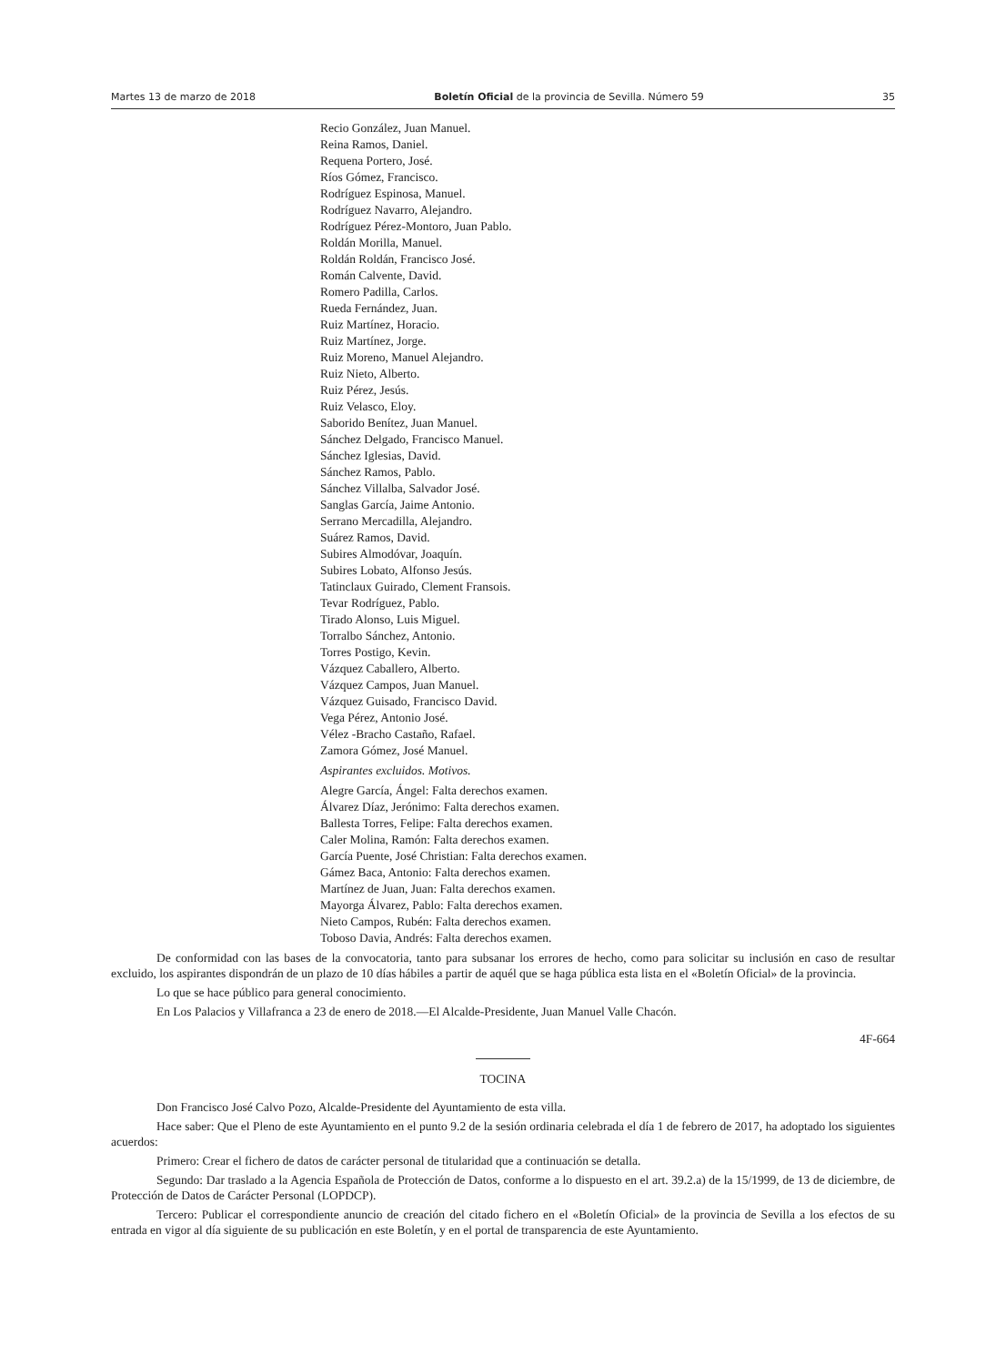Martes 13 de marzo de 2018 Boletín Oficial de la provincia de Sevilla. Número 59 35
Recio González, Juan Manuel.
Reina Ramos, Daniel.
Requena Portero, José.
Ríos Gómez, Francisco.
Rodríguez Espinosa, Manuel.
Rodríguez Navarro, Alejandro.
Rodríguez Pérez-Montoro, Juan Pablo.
Roldán Morilla, Manuel.
Roldán Roldán, Francisco José.
Román Calvente, David.
Romero Padilla, Carlos.
Rueda Fernández, Juan.
Ruiz Martínez, Horacio.
Ruiz Martínez, Jorge.
Ruiz Moreno, Manuel Alejandro.
Ruiz Nieto, Alberto.
Ruiz Pérez, Jesús.
Ruiz Velasco, Eloy.
Saborido Benítez, Juan Manuel.
Sánchez Delgado, Francisco Manuel.
Sánchez Iglesias, David.
Sánchez Ramos, Pablo.
Sánchez Villalba, Salvador José.
Sanglas García, Jaime Antonio.
Serrano Mercadilla, Alejandro.
Suárez Ramos, David.
Subires Almodóvar, Joaquín.
Subires Lobato, Alfonso Jesús.
Tatinclaux Guirado, Clement Fransois.
Tevar Rodríguez, Pablo.
Tirado Alonso, Luis Miguel.
Torralbo Sánchez, Antonio.
Torres Postigo, Kevin.
Vázquez Caballero, Alberto.
Vázquez Campos, Juan Manuel.
Vázquez Guisado, Francisco David.
Vega Pérez, Antonio José.
Vélez -Bracho Castaño, Rafael.
Zamora Gómez, José Manuel.
Aspirantes excluidos. Motivos.
Alegre García, Ángel: Falta derechos examen.
Álvarez Díaz, Jerónimo: Falta derechos examen.
Ballesta Torres, Felipe: Falta derechos examen.
Caler Molina, Ramón: Falta derechos examen.
García Puente, José Christian: Falta derechos examen.
Gámez Baca, Antonio: Falta derechos examen.
Martínez de Juan, Juan: Falta derechos examen.
Mayorga Álvarez, Pablo: Falta derechos examen.
Nieto Campos, Rubén: Falta derechos examen.
Toboso Davia, Andrés: Falta derechos examen.
De conformidad con las bases de la convocatoria, tanto para subsanar los errores de hecho, como para solicitar su inclusión en caso de resultar excluido, los aspirantes dispondrán de un plazo de 10 días hábiles a partir de aquél que se haga pública esta lista en el «Boletín Oficial» de la provincia.
Lo que se hace público para general conocimiento.
En Los Palacios y Villafranca a 23 de enero de 2018.—El Alcalde-Presidente, Juan Manuel Valle Chacón.
4F-664
TOCINA
Don Francisco José Calvo Pozo, Alcalde-Presidente del Ayuntamiento de esta villa.
Hace saber: Que el Pleno de este Ayuntamiento en el punto 9.2 de la sesión ordinaria celebrada el día 1 de febrero de 2017, ha adoptado los siguientes acuerdos:
Primero: Crear el fichero de datos de carácter personal de titularidad que a continuación se detalla.
Segundo: Dar traslado a la Agencia Española de Protección de Datos, conforme a lo dispuesto en el art. 39.2.a) de la 15/1999, de 13 de diciembre, de Protección de Datos de Carácter Personal (LOPDCP).
Tercero: Publicar el correspondiente anuncio de creación del citado fichero en el «Boletín Oficial» de la provincia de Sevilla a los efectos de su entrada en vigor al día siguiente de su publicación en este Boletín, y en el portal de transparencia de este Ayuntamiento.